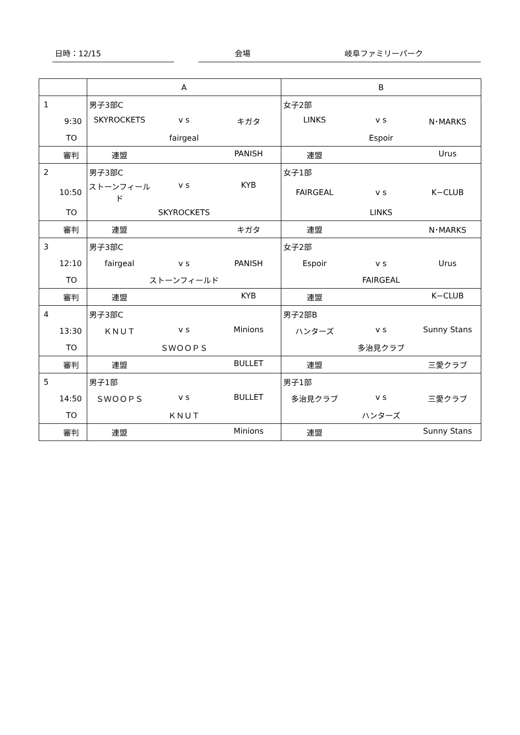日時：12/15 会場 岐阜ファミリーパーク
| | A | B |
| --- | --- | --- |
| 1 | 男子3部C | 女子2部 |
| 9:30 | SKYROCKETS v s キガタ | LINKS v s N･MARKS |
| TO | fairgeal | Espoir |
| 審判 | 連盟 PANISH | 連盟 Urus |
| 2 | 男子3部C | 女子1部 |
| 10:50 | ストーンフィールド v s KYB | FAIRGEAL v s K−CLUB |
| TO | SKYROCKETS | LINKS |
| 審判 | 連盟 キガタ | 連盟 N･MARKS |
| 3 | 男子3部C | 女子2部 |
| 12:10 | fairgeal v s PANISH | Espoir v s Urus |
| TO | ストーンフィールド | FAIRGEAL |
| 審判 | 連盟 KYB | 連盟 K−CLUB |
| 4 | 男子3部C | 男子2部B |
| 13:30 | ＫＮＵＴ v s Minions | ハンターズ v s Sunny Stans |
| TO | ＳＷＯＯＰＳ | 多治見クラブ |
| 審判 | 連盟 BULLET | 連盟 三愛クラブ |
| 5 | 男子1部 | 男子1部 |
| 14:50 | ＳＷＯＯＰＳ v s BULLET | 多治見クラブ v s 三愛クラブ |
| TO | ＫＮＵＴ | ハンターズ |
| 審判 | 連盟 Minions | 連盟 Sunny Stans |